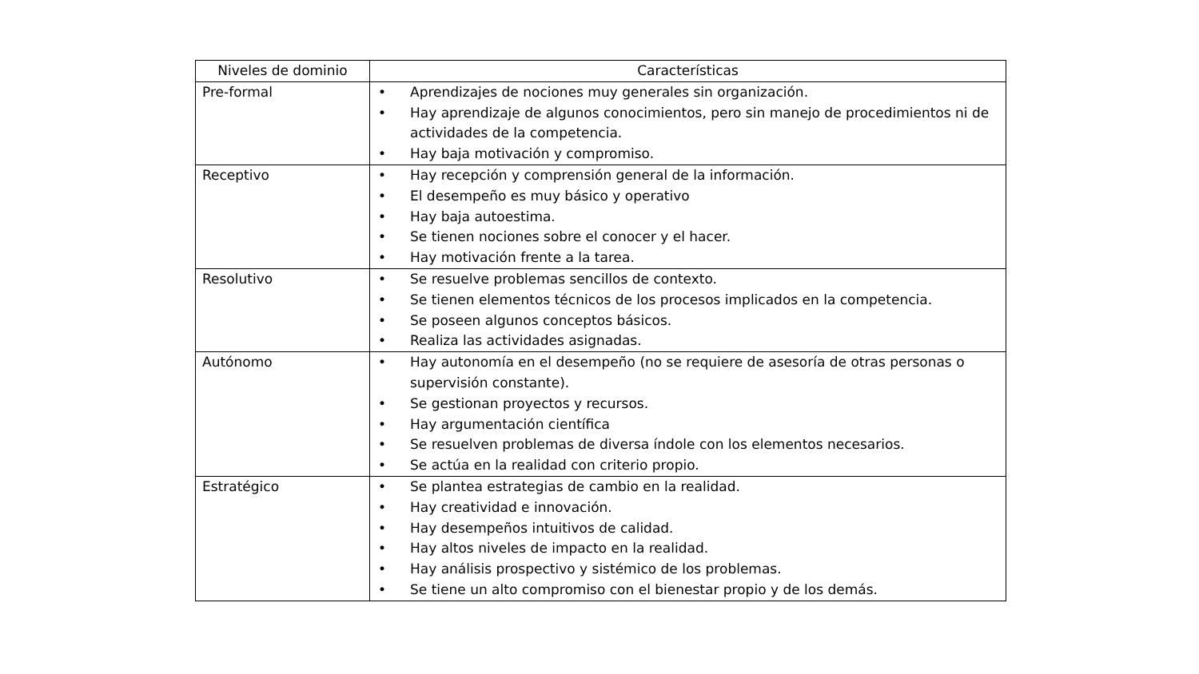| Niveles de dominio | Características |
| --- | --- |
| Pre-formal | • Aprendizajes de nociones muy generales sin organización. • Hay aprendizaje de algunos conocimientos, pero sin manejo de procedimientos ni de actividades de la competencia. • Hay baja motivación y compromiso. |
| Receptivo | • Hay recepción y comprensión general de la información. • El desempeño es muy básico y operativo • Hay baja autoestima. • Se tienen nociones sobre el conocer y el hacer. • Hay motivación frente a la tarea. |
| Resolutivo | • Se resuelve problemas sencillos de contexto. • Se tienen elementos técnicos de los procesos implicados en la competencia. • Se poseen algunos conceptos básicos. • Realiza las actividades asignadas. |
| Autónomo | • Hay autonomía en el desempeño (no se requiere de asesoría de otras personas o supervisión constante). • Se gestionan proyectos y recursos. • Hay argumentación científica • Se resuelven problemas de diversa índole con los elementos necesarios. • Se actúa en la realidad con criterio propio. |
| Estratégico | • Se plantea estrategias de cambio en la realidad. • Hay creatividad e innovación. • Hay desempeños intuitivos de calidad. • Hay altos niveles de impacto en la realidad. • Hay análisis prospectivo y sistémico de los problemas. • Se tiene un alto compromiso con el bienestar propio y de los demás. |